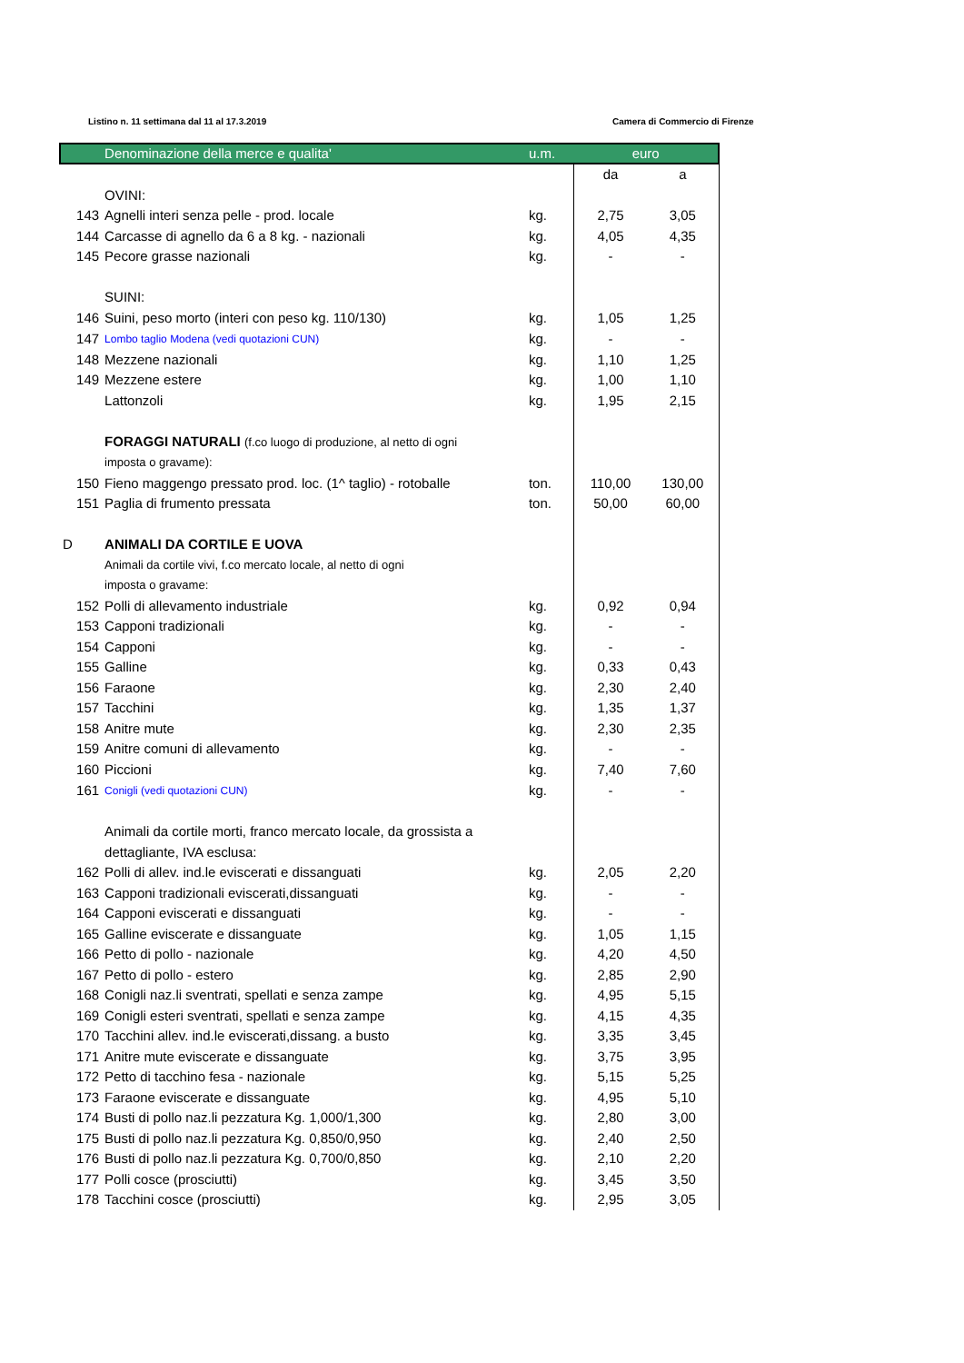Listino n. 11 settimana dal 11 al 17.3.2019 Camera di Commercio di Firenze
| | Denominazione della merce e qualita' | u.m. | euro | |
| --- | --- | --- | --- | --- |
| | | | da | a |
| | OVINI: | | | |
| 143 | Agnelli interi senza pelle - prod. locale | kg. | 2,75 | 3,05 |
| 144 | Carcasse di agnello da 6 a 8 kg. - nazionali | kg. | 4,05 | 4,35 |
| 145 | Pecore grasse nazionali | kg. | - | - |
| | SUINI: | | | |
| 146 | Suini, peso morto (interi con peso kg. 110/130) | kg. | 1,05 | 1,25 |
| 147 | Lombo taglio Modena (vedi quotazioni CUN) | kg. | - | - |
| 148 | Mezzene nazionali | kg. | 1,10 | 1,25 |
| 149 | Mezzene estere | kg. | 1,00 | 1,10 |
| | Lattonzoli | kg. | 1,95 | 2,15 |
| | FORAGGI NATURALI (f.co luogo di produzione, al netto di ogni | | | |
| | imposta o gravame): | | | |
| 150 | Fieno maggengo pressato prod. loc. (1^ taglio) - rotoballe | ton. | 110,00 | 130,00 |
| 151 | Paglia di frumento pressata | ton. | 50,00 | 60,00 |
| D | ANIMALI DA CORTILE E UOVA | | | |
| | Animali da cortile vivi, f.co mercato locale, al netto di ogni | | | |
| | imposta o gravame: | | | |
| 152 | Polli di allevamento industriale | kg. | 0,92 | 0,94 |
| 153 | Capponi tradizionali | kg. | - | - |
| 154 | Capponi | kg. | - | - |
| 155 | Galline | kg. | 0,33 | 0,43 |
| 156 | Faraone | kg. | 2,30 | 2,40 |
| 157 | Tacchini | kg. | 1,35 | 1,37 |
| 158 | Anitre mute | kg. | 2,30 | 2,35 |
| 159 | Anitre comuni di allevamento | kg. | - | - |
| 160 | Piccioni | kg. | 7,40 | 7,60 |
| 161 | Conigli (vedi quotazioni CUN) | kg. | - | - |
| | Animali da cortile morti, franco mercato locale, da grossista a | | | |
| | dettagliante, IVA esclusa: | | | |
| 162 | Polli di allev. ind.le eviscerati e dissanguati | kg. | 2,05 | 2,20 |
| 163 | Capponi tradizionali eviscerati,dissanguati | kg. | - | - |
| 164 | Capponi eviscerati e dissanguati | kg. | - | - |
| 165 | Galline eviscerate e dissanguate | kg. | 1,05 | 1,15 |
| 166 | Petto di pollo - nazionale | kg. | 4,20 | 4,50 |
| 167 | Petto di pollo - estero | kg. | 2,85 | 2,90 |
| 168 | Conigli naz.li sventrati, spellati e senza zampe | kg. | 4,95 | 5,15 |
| 169 | Conigli esteri sventrati, spellati e senza zampe | kg. | 4,15 | 4,35 |
| 170 | Tacchini allev. ind.le eviscerati,dissang. a busto | kg. | 3,35 | 3,45 |
| 171 | Anitre mute eviscerate e dissanguate | kg. | 3,75 | 3,95 |
| 172 | Petto di tacchino fesa - nazionale | kg. | 5,15 | 5,25 |
| 173 | Faraone eviscerate e dissanguate | kg. | 4,95 | 5,10 |
| 174 | Busti di pollo naz.li pezzatura Kg. 1,000/1,300 | kg. | 2,80 | 3,00 |
| 175 | Busti di pollo naz.li pezzatura Kg. 0,850/0,950 | kg. | 2,40 | 2,50 |
| 176 | Busti di pollo naz.li pezzatura Kg. 0,700/0,850 | kg. | 2,10 | 2,20 |
| 177 | Polli cosce (prosciutti) | kg. | 3,45 | 3,50 |
| 178 | Tacchini cosce (prosciutti) | kg. | 2,95 | 3,05 |